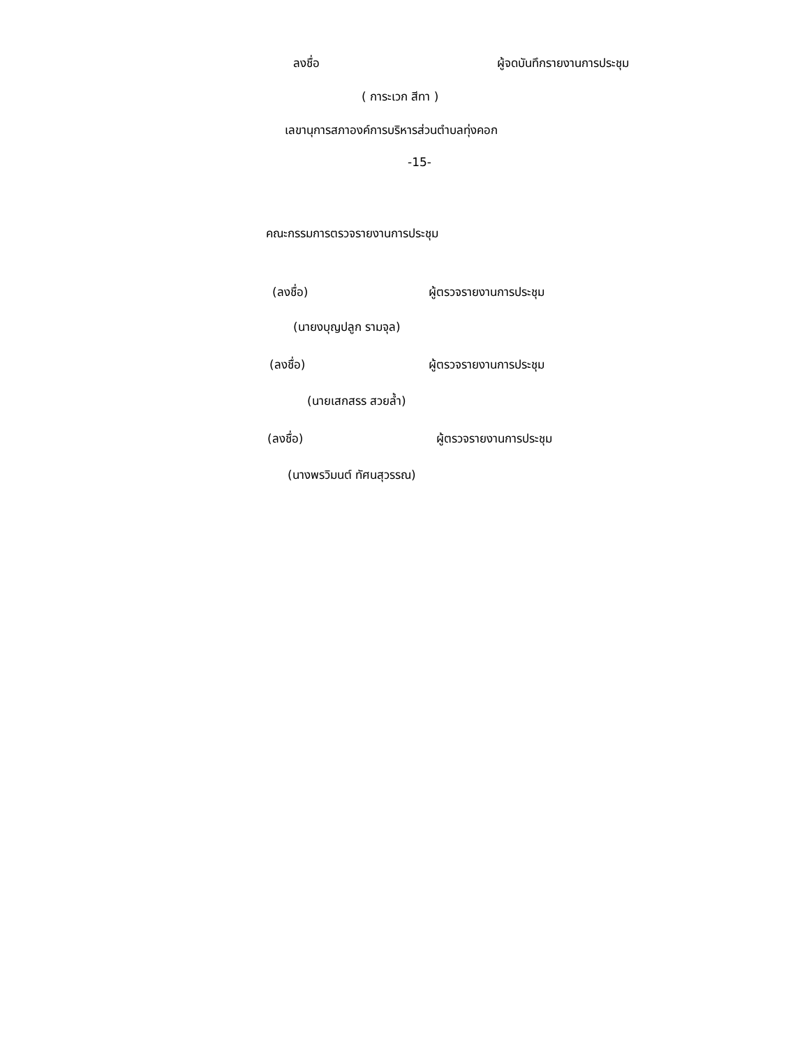ลงชื่อ ผู้จดบันทึกรายงานการประชุม
( การะเวก สีทา )
เลขานุการสภาองค์การบริหารส่วนตำบลทุ่งคอก
-15-
คณะกรรมการตรวจรายงานการประชุม
(ลงชื่อ) ผู้ตรวจรายงานการประชุม
(นายงบุญปลูก รามจุล)
(ลงชื่อ) ผู้ตรวจรายงานการประชุม
(นายเสกสรร สวยล้ำ)
(ลงชื่อ) ผู้ตรวจรายงานการประชุม
(นางพรวิมนต์ ทัศนสุวรรณ)